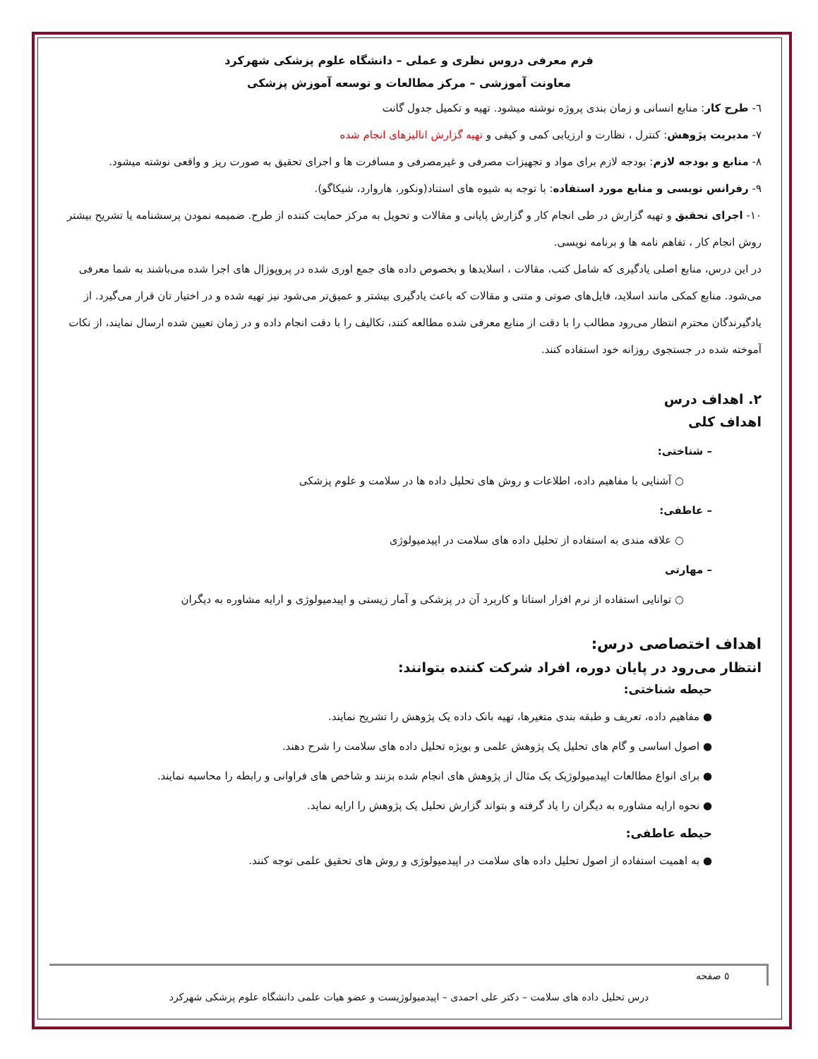فرم معرفی دروس نظری و عملی – دانشگاه علوم پزشکی شهرکرد
معاونت آموزشی – مرکز مطالعات و توسعه آموزش پزشکی
٦- طرح کار: منابع انسانی و زمان بندی پروژه نوشته میشود. تهیه و تکمیل جدول گانت
٧- مدیریت پژوهش: کنترل ، نظارت و ارزیابی کمی و کیفی و تهیه گزارش انالیزهای انجام شده
٨- منابع و بودجه لازم: بودجه لازم برای مواد و تجهیزات مصرفی و غیرمصرفی و مسافرت ها و اجرای تحقیق به صورت ریز و واقعی نوشته میشود.
٩- رفرانس نویسی و منابع مورد استفاده: با توجه به شیوه های استناد(ونکور، هاروارد، شیکاگو).
١٠- اجرای تحقیق و تهیه گزارش در طی انجام کار و گزارش پایانی و مقالات و تحویل به مرکز حمایت کننده از طرح. ضمیمه نمودن پرسشنامه یا تشریح بیشتر روش انجام کار ، تفاهم نامه ها و برنامه نویسی.
در این درس، منابع اصلی یادگیری که شامل کتب، مقالات ، اسلایدها و بخصوص داده های جمع اوری شده در پروپوزال های اجرا شده می‌باشند به شما معرفی می‌شود. منابع کمکی مانند اسلاید، فایل‌های صوتی و متنی و مقالات که باعث یادگیری بیشتر و عمیق‌تر می‌شود نیز تهیه شده و در اختیار تان قرار می‌گیرد. از یادگیرندگان محترم انتظار می‌رود مطالب را با دقت از منابع معرفی شده مطالعه کنند، تکالیف را با دقت انجام داده و در زمان تعیین شده ارسال نمایند، از نکات آموخته شده در جستجوی روزانه خود استفاده کنند.
٢. اهداف درس
اهداف کلی
– شناختی:
○ آشنایی با مفاهیم داده، اطلاعات و روش های تحلیل داده ها در سلامت و علوم پزشکی
– عاطفی:
○ علاقه مندی به استفاده از تحلیل داده های سلامت در اپیدمیولوژی
– مهارتی
○ توانایی استفاده از نرم افزار استاتا و کاربرد آن در پزشکی و آمار زیستی و اپیدمیولوژی و ارایه مشاوره به دیگران
اهداف اختصاصی درس:
انتظار می‌رود در پایان دوره، افراد شرکت کننده بتوانند:
حیطه شناختی:
● مفاهیم داده، تعریف و طبقه بندی متغیرها، تهیه بانک داده یک پژوهش را تشریح نمایند.
● اصول اساسی و گام های تحلیل یک پژوهش علمی و بویژه تحلیل داده های سلامت را شرح دهند.
● برای انواع مطالعات اپیدمیولوژیک یک مثال از پژوهش های انجام شده بزنند و شاخص های فراوانی و رابطه را محاسبه نمایند.
● نحوه ارایه مشاوره به دیگران را یاد گرفته و بتواند گزارش تحلیل یک پژوهش را ارایه نماید.
حیطه عاطفی:
● به اهمیت استفاده از اصول تحلیل داده های سلامت در اپیدمیولوژی و روش های تحقیق علمی توجه کنند.
٥ صفحه
درس تحلیل داده های سلامت – دکتر علی احمدی – اپیدمیولوژیست و عضو هیات علمی دانشگاه علوم پزشکی شهرکرد